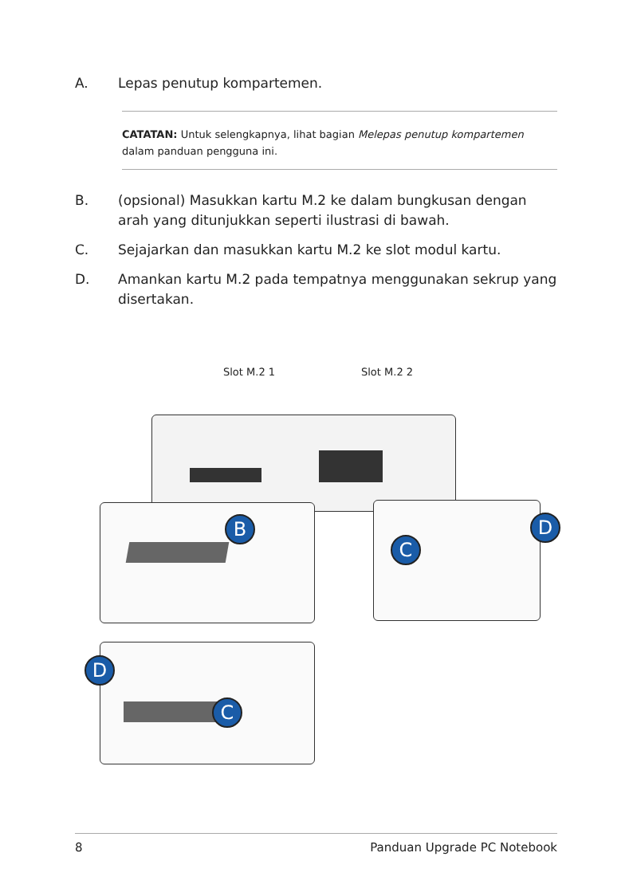A. Lepas penutup kompartemen.
CATATAN: Untuk selengkapnya, lihat bagian Melepas penutup kompartemen dalam panduan pengguna ini.
B. (opsional) Masukkan kartu M.2 ke dalam bungkusan dengan arah yang ditunjukkan seperti ilustrasi di bawah.
C. Sejajarkan dan masukkan kartu M.2 ke slot modul kartu.
D. Amankan kartu M.2 pada tempatnya menggunakan sekrup yang disertakan.
Slot M.2 1 Slot M.2 2
B
C
D
D
C
8 Panduan Upgrade PC Notebook